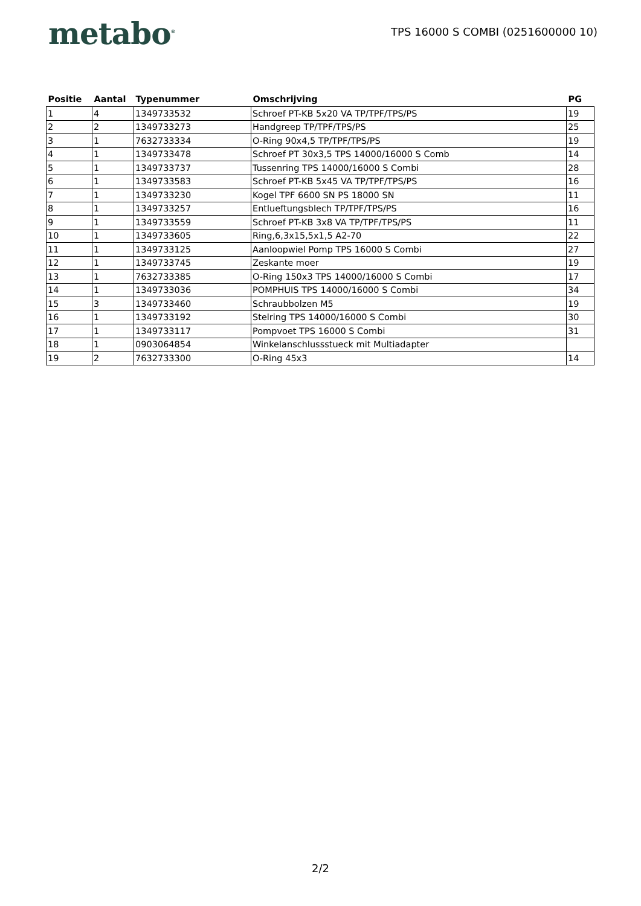metabo<sup>®</sup>
TPS 16000 S COMBI (0251600000 10)
| Positie | Aantal | Typenummer | Omschrijving | PG |
| --- | --- | --- | --- | --- |
| 1 | 4 | 1349733532 | Schroef PT-KB 5x20 VA TP/TPF/TPS/PS | 19 |
| 2 | 2 | 1349733273 | Handgreep TP/TPF/TPS/PS | 25 |
| 3 | 1 | 7632733334 | O-Ring 90x4,5 TP/TPF/TPS/PS | 19 |
| 4 | 1 | 1349733478 | Schroef PT 30x3,5 TPS 14000/16000 S Comb | 14 |
| 5 | 1 | 1349733737 | Tussenring TPS 14000/16000 S Combi | 28 |
| 6 | 1 | 1349733583 | Schroef PT-KB 5x45 VA TP/TPF/TPS/PS | 16 |
| 7 | 1 | 1349733230 | Kogel TPF 6600 SN PS 18000 SN | 11 |
| 8 | 1 | 1349733257 | Entlueftungsblech TP/TPF/TPS/PS | 16 |
| 9 | 1 | 1349733559 | Schroef PT-KB 3x8 VA TP/TPF/TPS/PS | 11 |
| 10 | 1 | 1349733605 | Ring,6,3x15,5x1,5 A2-70 | 22 |
| 11 | 1 | 1349733125 | Aanloopwiel Pomp TPS 16000 S Combi | 27 |
| 12 | 1 | 1349733745 | Zeskante moer | 19 |
| 13 | 1 | 7632733385 | O-Ring 150x3 TPS 14000/16000 S Combi | 17 |
| 14 | 1 | 1349733036 | POMPHUIS TPS 14000/16000 S Combi | 34 |
| 15 | 3 | 1349733460 | Schraubbolzen M5 | 19 |
| 16 | 1 | 1349733192 | Stelring TPS 14000/16000 S Combi | 30 |
| 17 | 1 | 1349733117 | Pompvoet TPS 16000 S Combi | 31 |
| 18 | 1 | 0903064854 | Winkelanschlussstueck mit Multiadapter | |
| 19 | 2 | 7632733300 | O-Ring 45x3 | 14 |
2/2